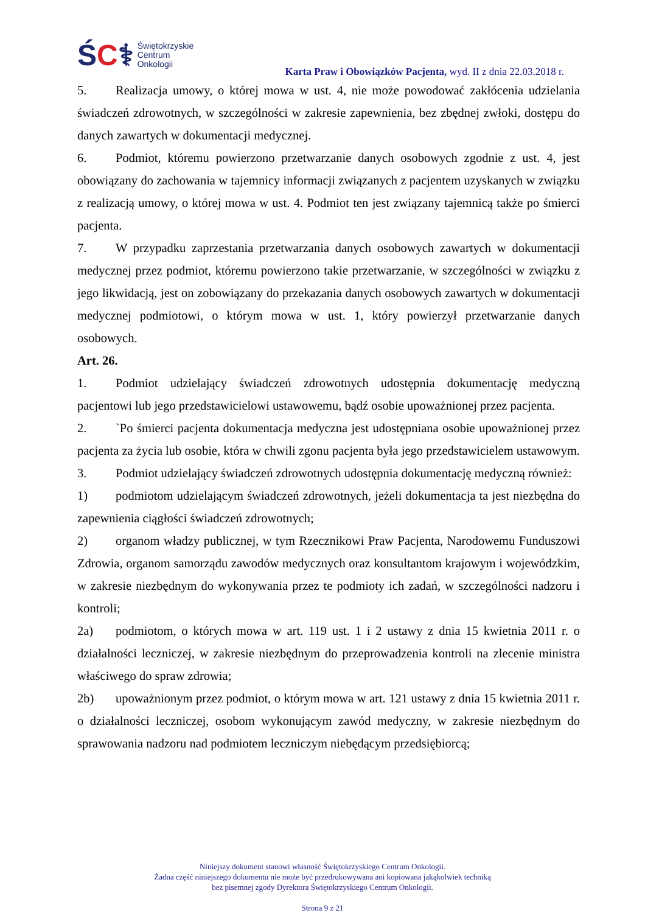ŚC⚕
Świętokrzyskie
Centrum
Onkologii
Karta Praw i Obowiązków Pacjenta, wyd. II z dnia 22.03.2018 r.
5. Realizacja umowy, o której mowa w ust. 4, nie może powodować zakłócenia udzielania świadczeń zdrowotnych, w szczególności w zakresie zapewnienia, bez zbędnej zwłoki, dostępu do danych zawartych w dokumentacji medycznej.
6. Podmiot, któremu powierzono przetwarzanie danych osobowych zgodnie z ust. 4, jest obowiązany do zachowania w tajemnicy informacji związanych z pacjentem uzyskanych w związku z realizacją umowy, o której mowa w ust. 4. Podmiot ten jest związany tajemnicą także po śmierci pacjenta.
7. W przypadku zaprzestania przetwarzania danych osobowych zawartych w dokumentacji medycznej przez podmiot, któremu powierzono takie przetwarzanie, w szczególności w związku z jego likwidacją, jest on zobowiązany do przekazania danych osobowych zawartych w dokumentacji medycznej podmiotowi, o którym mowa w ust. 1, który powierzył przetwarzanie danych osobowych.
Art. 26.
1. Podmiot udzielający świadczeń zdrowotnych udostępnia dokumentację medyczną pacjentowi lub jego przedstawicielowi ustawowemu, bądź osobie upoważnionej przez pacjenta.
2. `Po śmierci pacjenta dokumentacja medyczna jest udostępniana osobie upoważnionej przez pacjenta za życia lub osobie, która w chwili zgonu pacjenta była jego przedstawicielem ustawowym.
3. Podmiot udzielający świadczeń zdrowotnych udostępnia dokumentację medyczną również:
1) podmiotom udzielającym świadczeń zdrowotnych, jeżeli dokumentacja ta jest niezbędna do zapewnienia ciągłości świadczeń zdrowotnych;
2) organom władzy publicznej, w tym Rzecznikowi Praw Pacjenta, Narodowemu Funduszowi Zdrowia, organom samorządu zawodów medycznych oraz konsultantom krajowym i wojewódzkim, w zakresie niezbędnym do wykonywania przez te podmioty ich zadań, w szczególności nadzoru i kontroli;
2a) podmiotom, o których mowa w art. 119 ust. 1 i 2 ustawy z dnia 15 kwietnia 2011 r. o działalności leczniczej, w zakresie niezbędnym do przeprowadzenia kontroli na zlecenie ministra właściwego do spraw zdrowia;
2b) upoważnionym przez podmiot, o którym mowa w art. 121 ustawy z dnia 15 kwietnia 2011 r. o działalności leczniczej, osobom wykonującym zawód medyczny, w zakresie niezbędnym do sprawowania nadzoru nad podmiotem leczniczym niebędącym przedsiębiorcą;
Niniejszy dokument stanowi własność Świętokrzyskiego Centrum Onkologii.
Żadna część niniejszego dokumentu nie może być przedrukowywana ani kopiowana jakąkolwiek techniką
bez pisemnej zgody Dyrektora Świętokrzyskiego Centrum Onkologii.
Strona 9 z 21